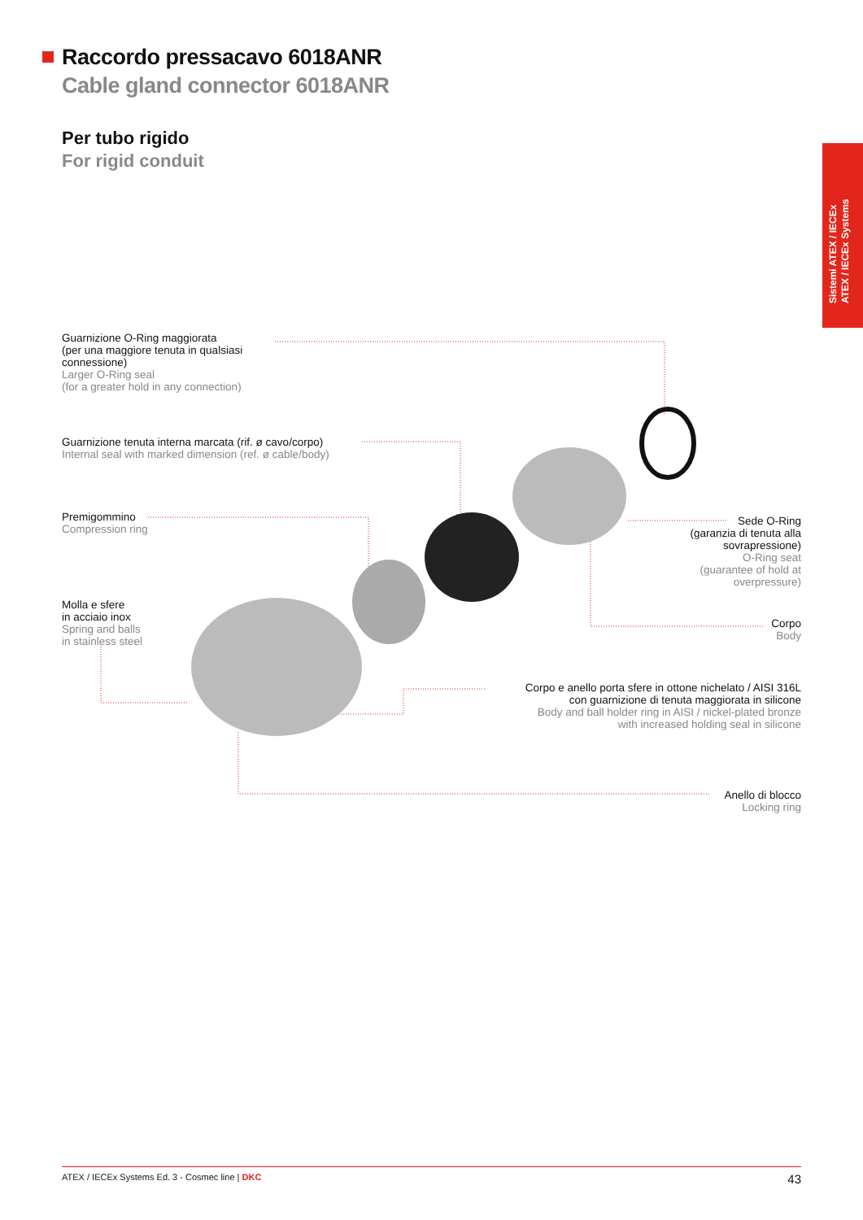Raccordo pressacavo 6018ANR
Cable gland connector 6018ANR
Per tubo rigido
For rigid conduit
Sistemi ATEX / IECEx
ATEX / IECEx Systems
Guarnizione O-Ring maggiorata
(per una maggiore tenuta in qualsiasi
connessione)
Larger O-Ring seal
(for a greater hold in any connection)
Guarnizione tenuta interna marcata (rif. ø cavo/corpo)
Internal seal with marked dimension (ref. ø cable/body)
Premigommino
Compression ring
Molla e sfere
in acciaio inox
Spring and balls
in stainless steel
Sede O-Ring
(garanzia di tenuta alla
sovrapressione)
O-Ring seat
(guarantee of hold at
overpressure)
Corpo
Body
Corpo e anello porta sfere in ottone nichelato / AISI 316L
con guarnizione di tenuta maggiorata in silicone
Body and ball holder ring in AISI / nickel-plated bronze
with increased holding seal in silicone
Anello di blocco
Locking ring
ATEX / IECEx Systems Ed. 3 - Cosmec line | DKC 43